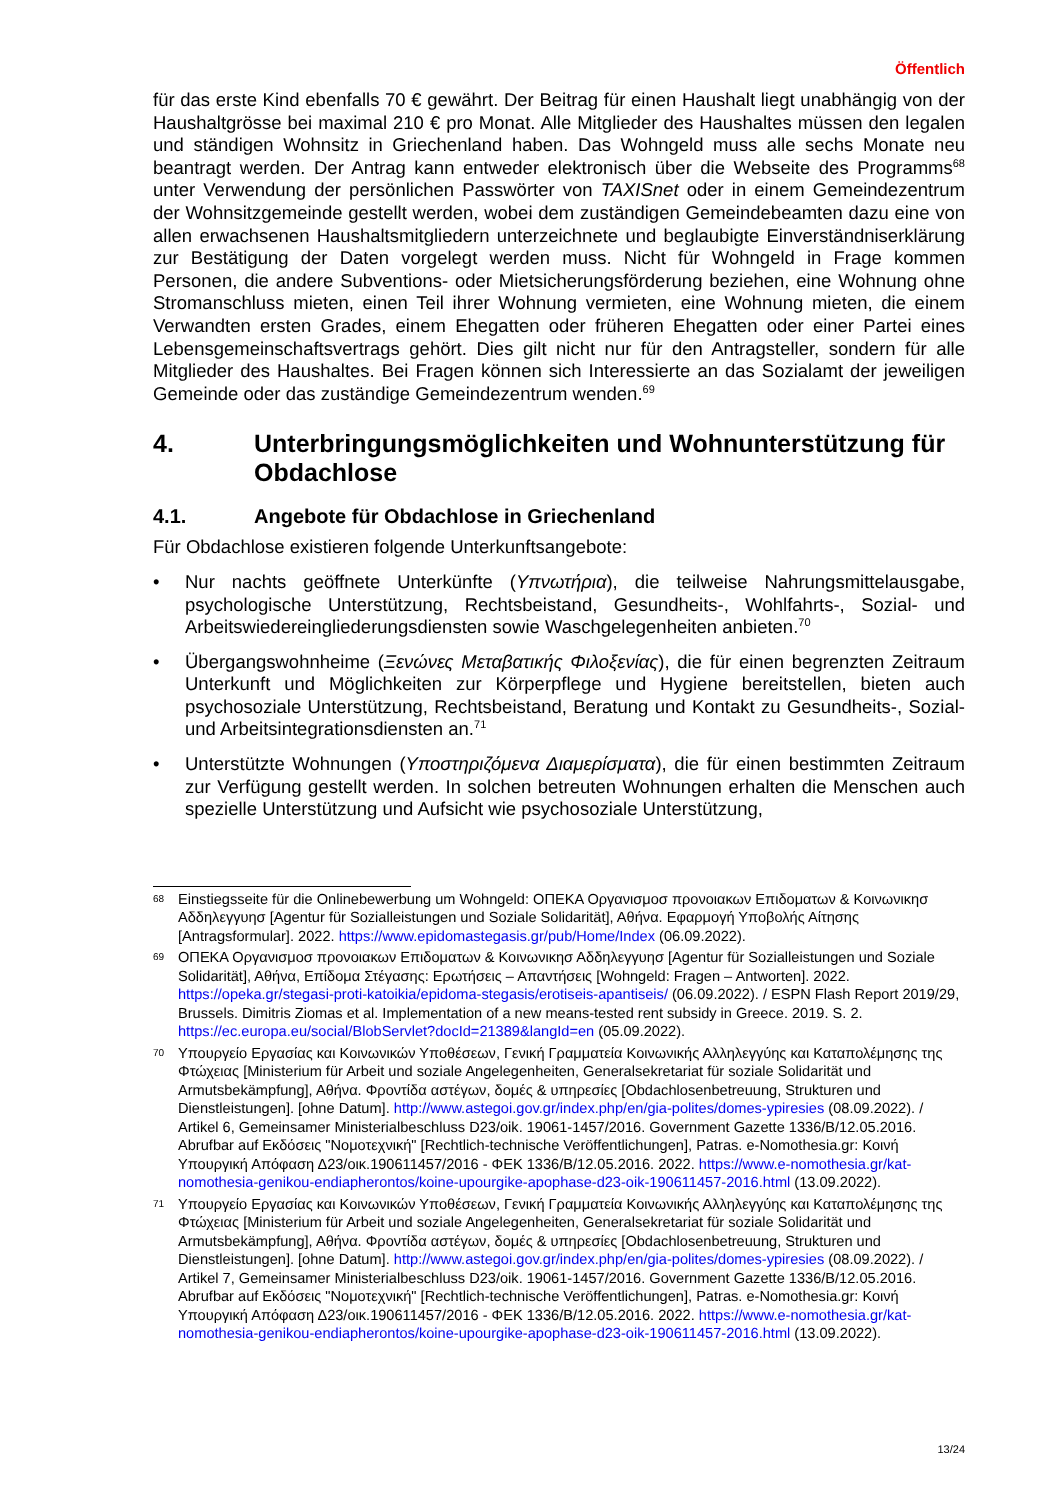Öffentlich
für das erste Kind ebenfalls 70 € gewährt. Der Beitrag für einen Haushalt liegt unabhängig von der Haushaltgrösse bei maximal 210 € pro Monat. Alle Mitglieder des Haushaltes müssen den legalen und ständigen Wohnsitz in Griechenland haben. Das Wohngeld muss alle sechs Monate neu beantragt werden. Der Antrag kann entweder elektronisch über die Webseite des Programms<sup>68</sup> unter Verwendung der persönlichen Passwörter von TAXISnet oder in einem Gemeindezentrum der Wohnsitzgemeinde gestellt werden, wobei dem zuständigen Gemeindebeamten dazu eine von allen erwachsenen Haushaltsmitgliedern unterzeichnete und beglaubigte Einverständniserklärung zur Bestätigung der Daten vorgelegt werden muss. Nicht für Wohngeld in Frage kommen Personen, die andere Subventions- oder Mietsicherungsförderung beziehen, eine Wohnung ohne Stromanschluss mieten, einen Teil ihrer Wohnung vermieten, eine Wohnung mieten, die einem Verwandten ersten Grades, einem Ehegatten oder früheren Ehegatten oder einer Partei eines Lebensgemeinschaftsvertrags gehört. Dies gilt nicht nur für den Antragsteller, sondern für alle Mitglieder des Haushaltes. Bei Fragen können sich Interessierte an das Sozialamt der jeweiligen Gemeinde oder das zuständige Gemeindezentrum wenden.<sup>69</sup>
4. Unterbringungsmöglichkeiten und Wohnunterstützung für Obdachlose
4.1. Angebote für Obdachlose in Griechenland
Für Obdachlose existieren folgende Unterkunftsangebote:
• Nur nachts geöffnete Unterkünfte (Υπνωτήρια), die teilweise Nahrungsmittelausgabe, psychologische Unterstützung, Rechtsbeistand, Gesundheits-, Wohlfahrts-, Sozial- und Arbeitswiedereingliederungsdiensten sowie Waschgelegenheiten anbieten.<sup>70</sup>
• Übergangswohnheime (Ξενώνες Μεταβατικής Φιλοξενίας), die für einen begrenzten Zeitraum Unterkunft und Möglichkeiten zur Körperpflege und Hygiene bereitstellen, bieten auch psychosoziale Unterstützung, Rechtsbeistand, Beratung und Kontakt zu Gesundheits-, Sozial- und Arbeitsintegrationsdiensten an.<sup>71</sup>
• Unterstützte Wohnungen (Υποστηριζόμενα Διαμερίσματα), die für einen bestimmten Zeitraum zur Verfügung gestellt werden. In solchen betreuten Wohnungen erhalten die Menschen auch spezielle Unterstützung und Aufsicht wie psychosoziale Unterstützung,
68 Einstiegsseite für die Onlinebewerbung um Wohngeld: ΟΠΕΚΑ Οργανισμοσ προνοιακων Επιδοματων & Κοινωνικησ Αδδηλεγγυησ [Agentur für Sozialleistungen und Soziale Solidarität], Αθήνα. Εφαρμογή Υποβολής Αίτησης [Antragsformular]. 2022. https://www.epidomastegasis.gr/pub/Home/Index (06.09.2022).
69 ΟΠΕΚΑ Οργανισμοσ προνοιακων Επιδοματων & Κοινωνικησ Αδδηλεγγυησ [Agentur für Sozialleistungen und Soziale Solidarität], Αθήνα, Επίδομα Στέγασης: Ερωτήσεις – Απαντήσεις [Wohngeld: Fragen – Antworten]. 2022. https://opeka.gr/stegasi-proti-katoikia/epidoma-stegasis/erotiseis-apantiseis/ (06.09.2022). / ESPN Flash Report 2019/29, Brussels. Dimitris Ziomas et al. Implementation of a new means-tested rent subsidy in Greece. 2019. S. 2. https://ec.europa.eu/social/BlobServlet?docId=21389&langId=en (05.09.2022).
70 Υπουργείο Εργασίας και Κοινωνικών Υποθέσεων, Γενική Γραμματεία Κοινωνικής Αλληλεγγύης και Καταπολέμησης της Φτώχειας [Ministerium für Arbeit und soziale Angelegenheiten, Generalsekretariat für soziale Solidarität und Armutsbekämpfung], Αθήνα. Φροντίδα αστέγων, δομές & υπηρεσίες [Obdachlosenbetreuung, Strukturen und Dienstleistungen]. [ohne Datum]. http://www.astegoi.gov.gr/index.php/en/gia-polites/domes-ypiresies (08.09.2022). / Artikel 6, Gemeinsamer Ministerialbeschluss D23/oik. 19061-1457/2016. Government Gazette 1336/B/12.05.2016. Abrufbar auf Εκδόσεις "Νομοτεχνική" [Rechtlich-technische Veröffentlichungen], Patras. e-Nomothesia.gr: Κοινή Υπουργική Απόφαση Δ23/οικ.190611457/2016 - ΦΕΚ 1336/Β/12.05.2016. 2022. https://www.e-nomothesia.gr/kat-nomothesia-genikou-endiapherontos/koine-upourgike-apophase-d23-oik-190611457-2016.html (13.09.2022).
71 Υπουργείο Εργασίας και Κοινωνικών Υποθέσεων, Γενική Γραμματεία Κοινωνικής Αλληλεγγύης και Καταπολέμησης της Φτώχειας [Ministerium für Arbeit und soziale Angelegenheiten, Generalsekretariat für soziale Solidarität und Armutsbekämpfung], Αθήνα. Φροντίδα αστέγων, δομές & υπηρεσίες [Obdachlosenbetreuung, Strukturen und Dienstleistungen]. [ohne Datum]. http://www.astegoi.gov.gr/index.php/en/gia-polites/domes-ypiresies (08.09.2022). / Artikel 7, Gemeinsamer Ministerialbeschluss D23/oik. 19061-1457/2016. Government Gazette 1336/B/12.05.2016. Abrufbar auf Εκδόσεις "Νομοτεχνική" [Rechtlich-technische Veröffentlichungen], Patras. e-Nomothesia.gr: Κοινή Υπουργική Απόφαση Δ23/οικ.190611457/2016 - ΦΕΚ 1336/Β/12.05.2016. 2022. https://www.e-nomothesia.gr/kat-nomothesia-genikou-endiapherontos/koine-upourgike-apophase-d23-oik-190611457-2016.html (13.09.2022).
13/24